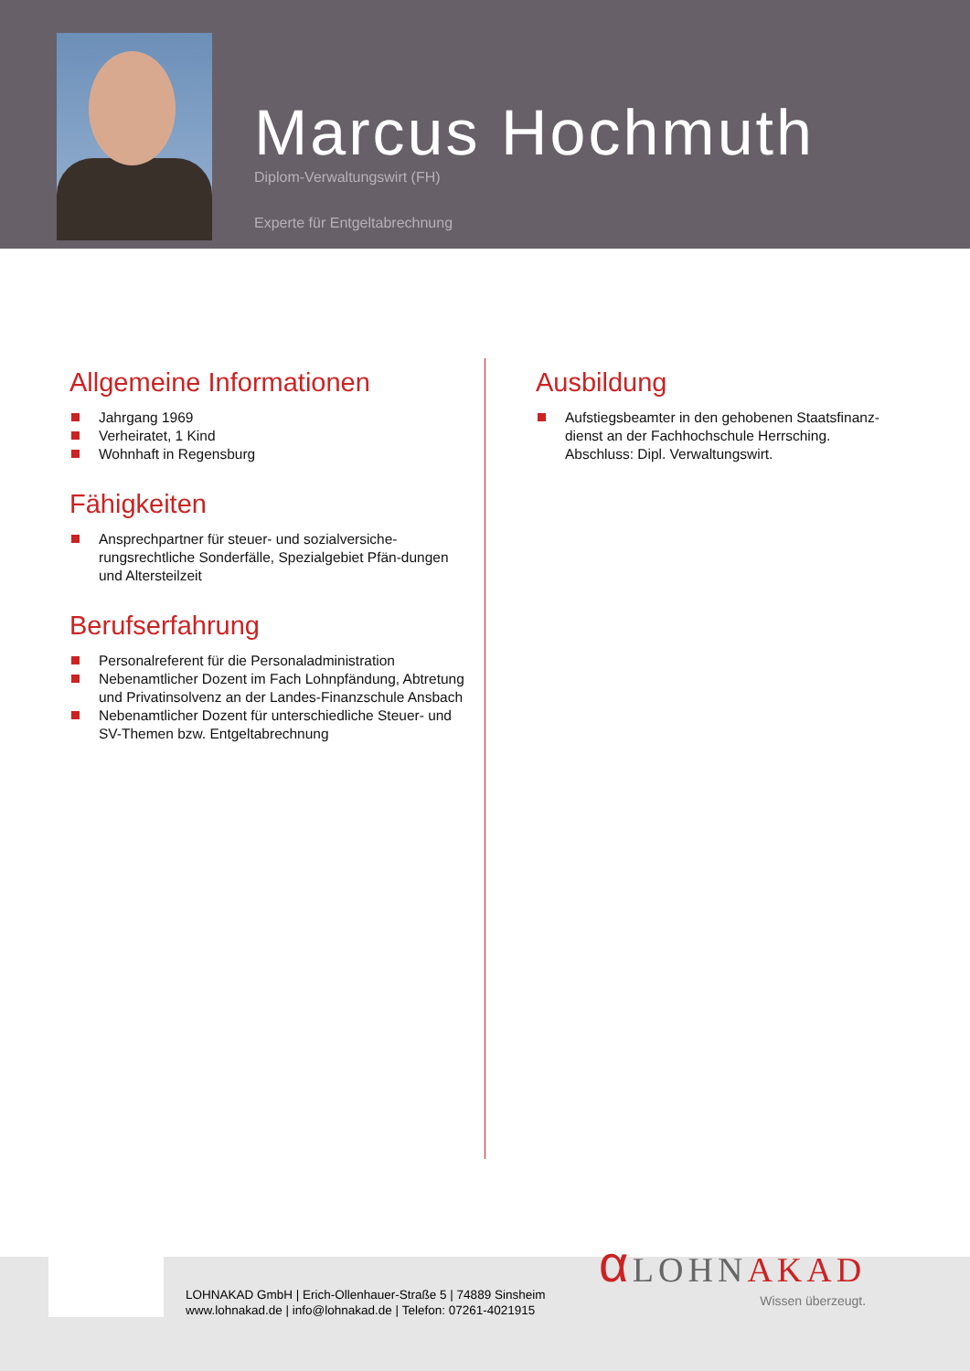Marcus Hochmuth
Diplom-Verwaltungswirt (FH)
Experte für Entgeltabrechnung
Allgemeine Informationen
Jahrgang 1969
Verheiratet, 1 Kind
Wohnhaft in Regensburg
Fähigkeiten
Ansprechpartner für steuer- und sozialversiche-rungsrechtliche Sonderfälle, Spezialgebiet Pfän-dungen und Altersteilzeit
Berufserfahrung
Personalreferent für die Personaladministration
Nebenamtlicher Dozent im Fach Lohnpfändung, Abtretung und Privatinsolvenz an der Landes-Finanzschule Ansbach
Nebenamtlicher Dozent für unterschiedliche Steuer- und SV-Themen bzw. Entgeltabrechnung
Ausbildung
Aufstiegsbeamter in den gehobenen Staatsfinanz-dienst an der Fachhochschule Herrsching. Abschluss: Dipl. Verwaltungswirt.
LOHNAKAD GmbH | Erich-Ollenhauer-Straße 5 | 74889 Sinsheim
www.lohnakad.de | info@lohnakad.de | Telefon: 07261-4021915
α LOHNAKAD
Wissen überzeugt.